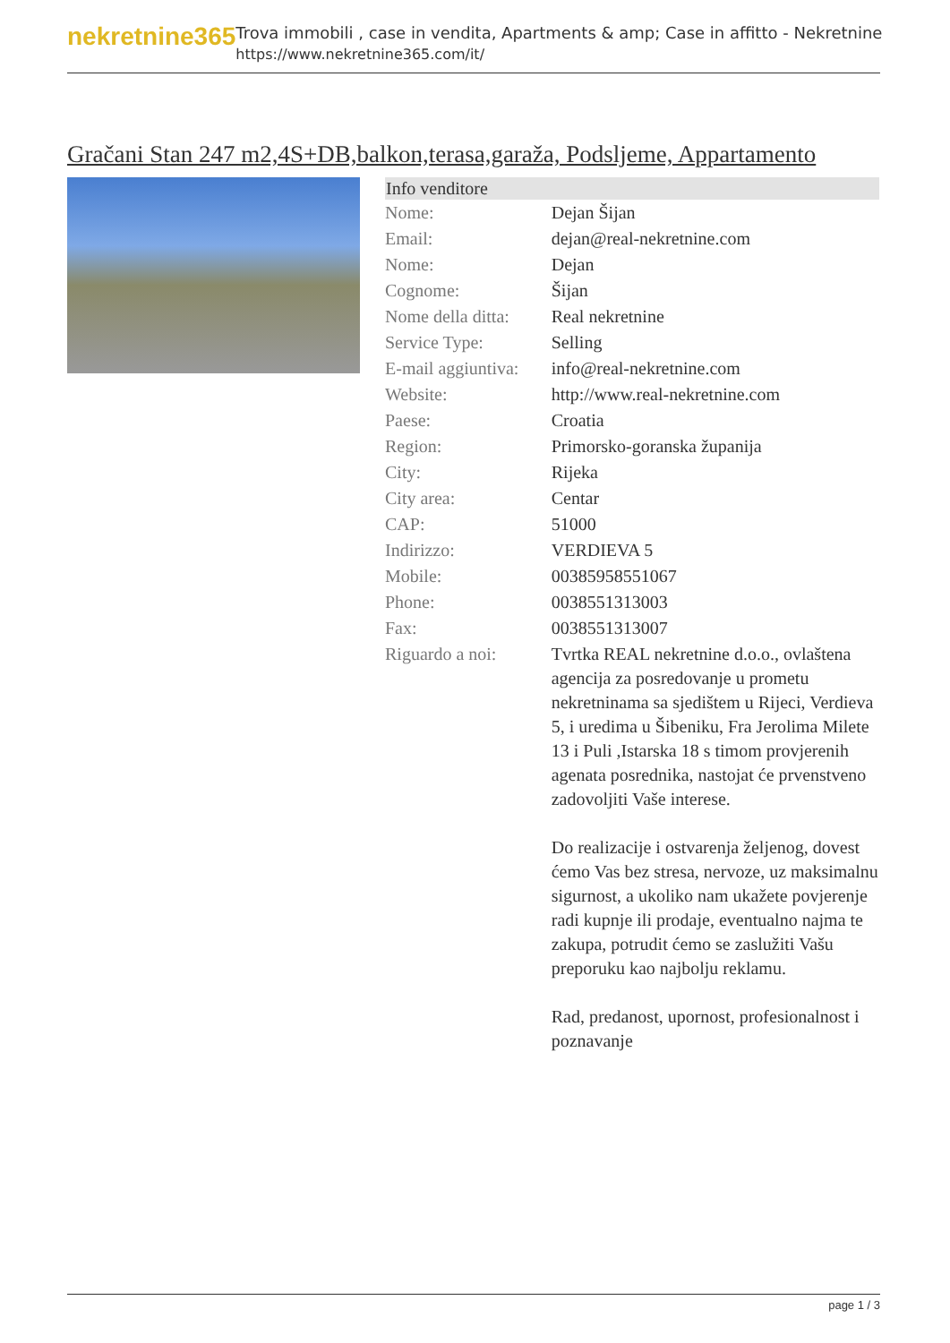nekretnine365
Trova immobili , case in vendita, Apartments & amp; Case in affitto - Nekretnine
https://www.nekretnine365.com/it/
Gračani Stan 247 m2,4S+DB,balkon,terasa,garaža, Podsljeme, Appartamento
| Info venditore | |
| --- | --- |
| Nome: | Dejan Šijan |
| Email: | dejan@real-nekretnine.com |
| Nome: | Dejan |
| Cognome: | Šijan |
| Nome della ditta: | Real nekretnine |
| Service Type: | Selling |
| E-mail aggiuntiva: | info@real-nekretnine.com |
| Website: | http://www.real-nekretnine.com |
| Paese: | Croatia |
| Region: | Primorsko-goranska županija |
| City: | Rijeka |
| City area: | Centar |
| CAP: | 51000 |
| Indirizzo: | VERDIEVA 5 |
| Mobile: | 00385958551067 |
| Phone: | 0038551313003 |
| Fax: | 0038551313007 |
| Riguardo a noi: | Tvrtka REAL nekretnine d.o.o., ovlaštena agencija za posredovanje u prometu nekretninama sa sjedištem u Rijeci, Verdieva 5, i uredima u Šibeniku, Fra Jerolima Milete 13 i Puli ,Istarska 18 s timom provjerenih agenata posrednika, nastojat će prvenstveno zadovoljiti Vaše interese. Do realizacije i ostvarenja željenog, dovest ćemo Vas bez stresa, nervoze, uz maksimalnu sigurnost, a ukoliko nam ukažete povjerenje radi kupnje ili prodaje, eventualno najma te zakupa, potrudit ćemo se zaslužiti Vašu preporuku kao najbolju reklamu. Rad, predanost, upornost, profesionalnost i poznavanje |
page 1 / 3